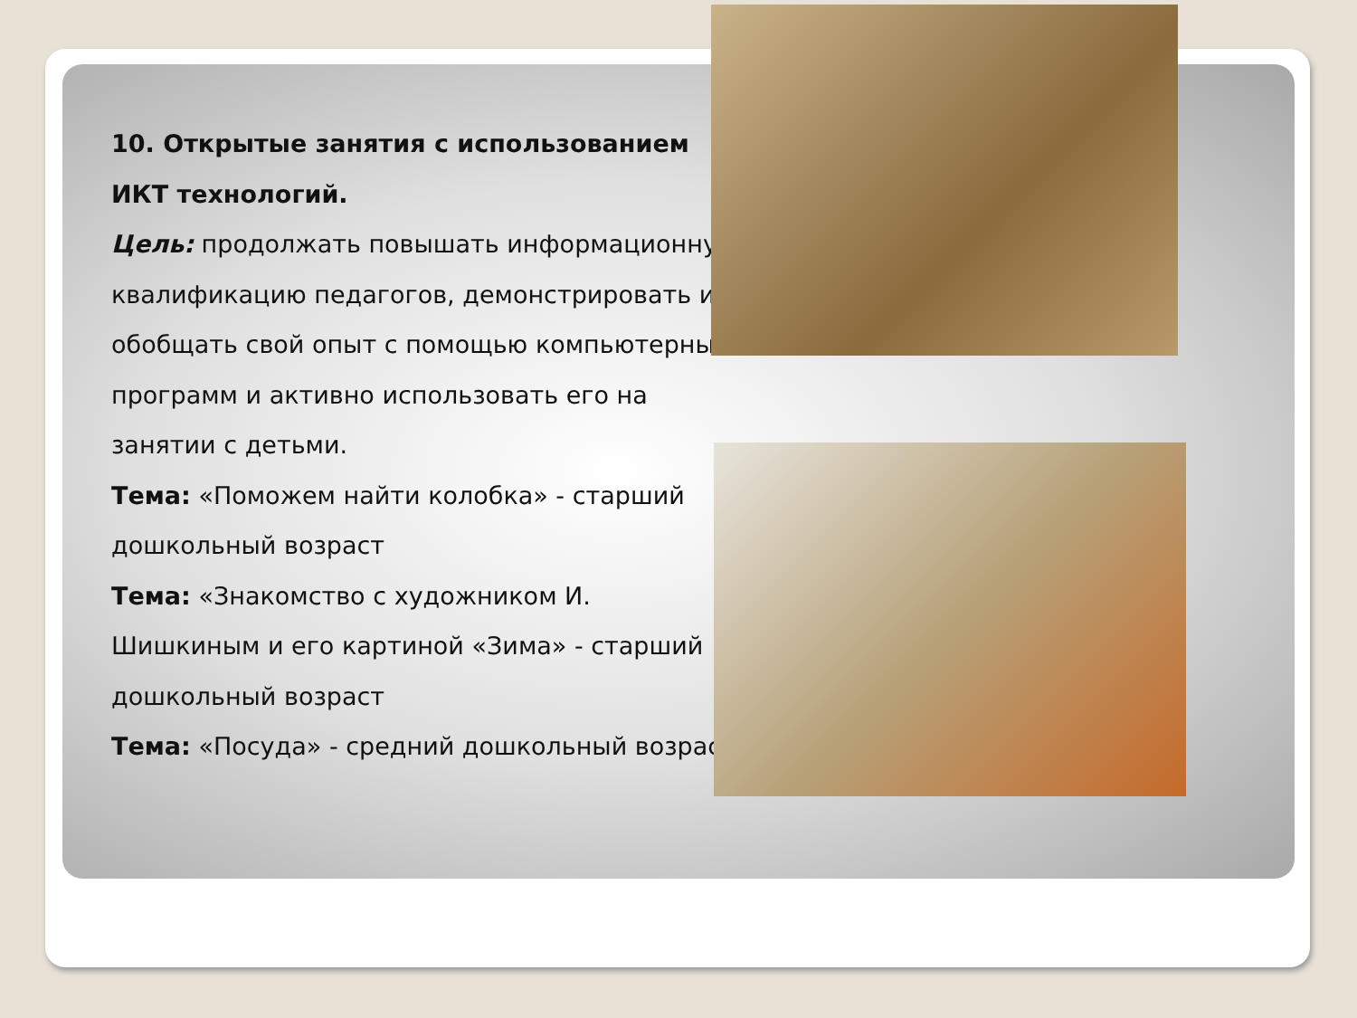10. Открытые занятия с использованием ИКТ технологий.
Цель: продолжать повышать информационную квалификацию педагогов, демонстрировать и обобщать свой опыт с помощью компьютерных программ и активно использовать его на занятии с детьми.
Тема: «Поможем найти колобка» - старший дошкольный возраст
Тема: «Знакомство с художником И. Шишкиным и его картиной «Зима» - старший дошкольный возраст
Тема: «Посуда» - средний дошкольный возраст